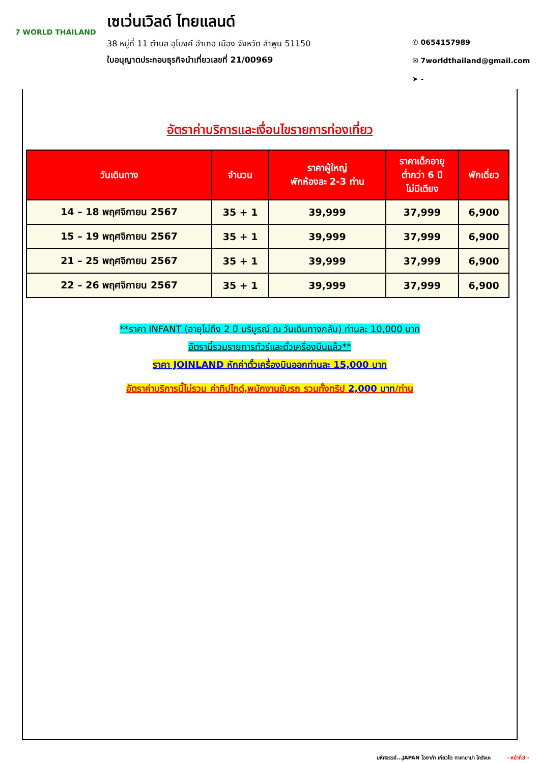7 WORLD THAILAND
เซเว่นเวิลด์ ไทยแลนด์
38 หมู่ที่ 11 ตำบล อุโมงค์ อำเภอ เมือง จังหวัด ลำพูน 51150
ใบอนุญาตประกอบธุรกิจนำเที่ยวเลขที่ 21/00969
✆ 0654157989
✉ 7worldthailand@gmail.com
➤ -
อัตราค่าบริการและเงื่อนไขรายการท่องเที่ยว
| วันเดินทาง | จำนวน | ราคาผู้ใหญ่ พักห้องละ 2-3 ท่าน | ราคาเด็กอายุ ต่ำกว่า 6 ปี ไม่มีเตียง | พักเดี่ยว |
| --- | --- | --- | --- | --- |
| 14 – 18 พฤศจิกายน 2567 | 35 + 1 | 39,999 | 37,999 | 6,900 |
| 15 – 19 พฤศจิกายน 2567 | 35 + 1 | 39,999 | 37,999 | 6,900 |
| 21 – 25 พฤศจิกายน 2567 | 35 + 1 | 39,999 | 37,999 | 6,900 |
| 22 – 26 พฤศจิกายน 2567 | 35 + 1 | 39,999 | 37,999 | 6,900 |
**ราคา INFANT (อายุไม่ถึง 2 ปี บริบูรณ์ ณ วันเดินทางกลับ) ท่านละ 10,000 บาท
อัตรานี้รวมรายการทัวร์และตั๋วเครื่องบินแล้ว**
ราคา JOINLAND หักค่าตั๋วเครื่องบินออกท่านละ 15,000 บาท
อัตราค่าบริการนี้ไม่รวม ค่าทิปไกด์,พนักงานขับรถ รวมทั้งทริป 2,000 บาท/ท่าน
มหัศจรรย์...JAPAN โอซาก้า เกียวโต ทาคายาม่า โครังเค - หน้าที่3 -